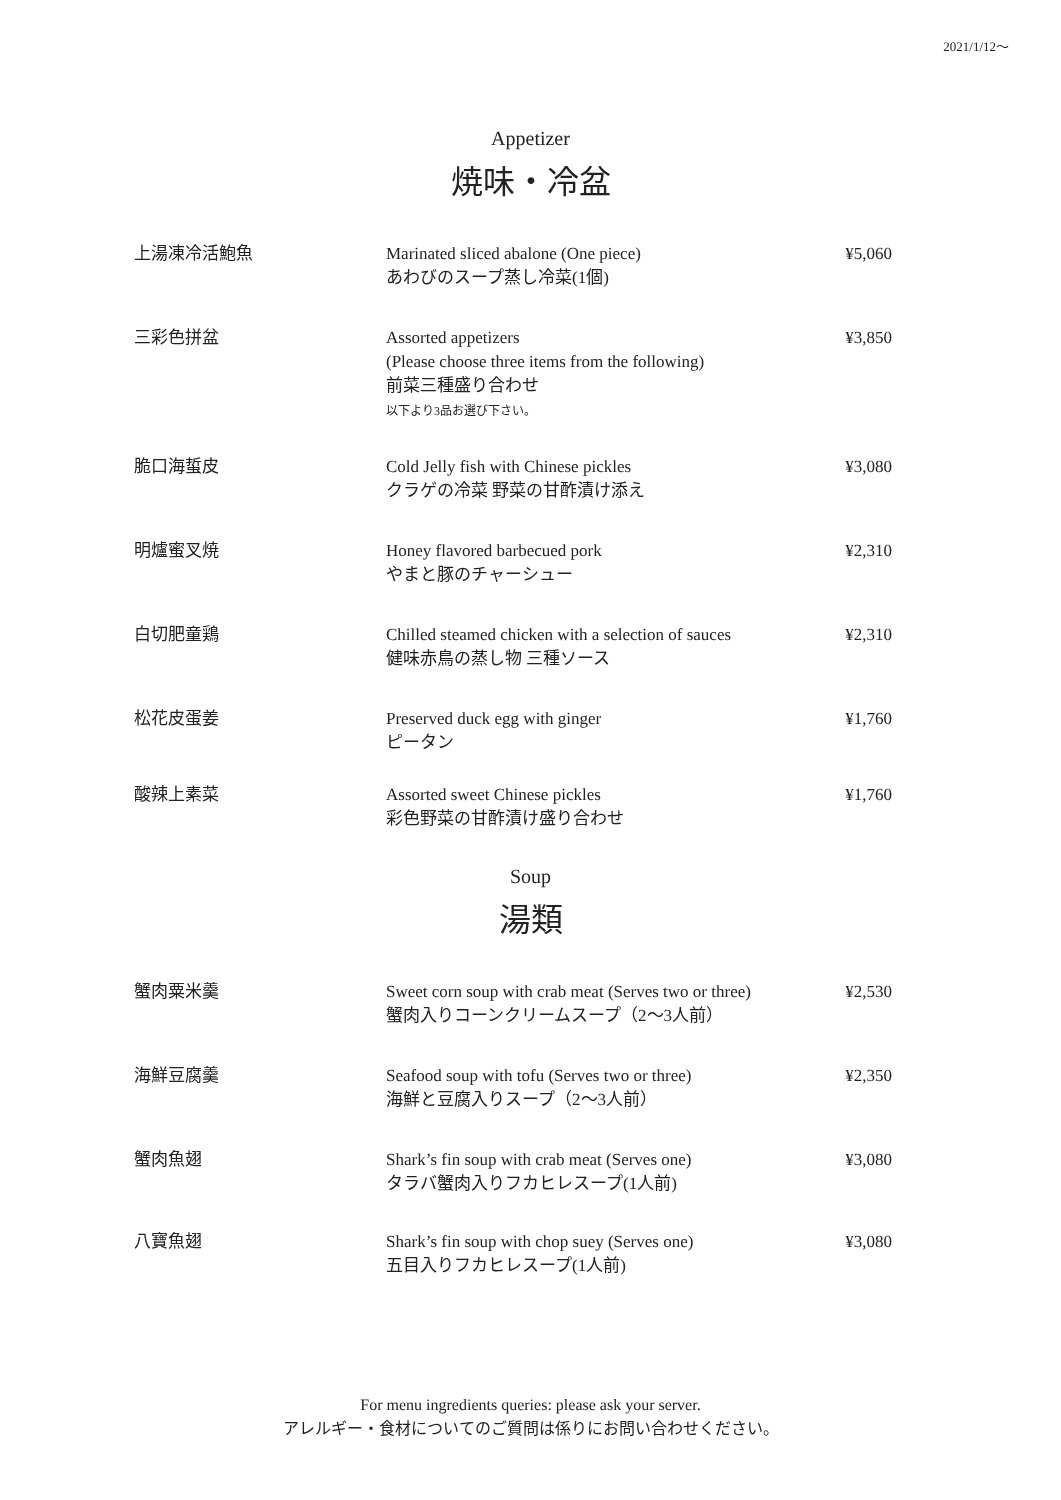2021/1/12〜
Appetizer
焼味・冷盆
| 上湯凍冷活鮑魚 | Marinated sliced abalone (One piece) あわびのスープ蒸し冷菜(1個) | ¥5,060 |
| 三彩色拼盆 | Assorted appetizers (Please choose three items from the following) 前菜三種盛り合わせ 以下より3品お選び下さい。 | ¥3,850 |
| 脆口海蜇皮 | Cold Jelly fish with Chinese pickles クラゲの冷菜 野菜の甘酢漬け添え | ¥3,080 |
| 明爐蜜叉焼 | Honey flavored barbecued pork やまと豚のチャーシュー | ¥2,310 |
| 白切肥童鶏 | Chilled steamed chicken with a selection of sauces 健味赤鳥の蒸し物 三種ソース | ¥2,310 |
| 松花皮蛋姜 | Preserved duck egg with ginger ピータン | ¥1,760 |
| 酸辣上素菜 | Assorted sweet Chinese pickles 彩色野菜の甘酢漬け盛り合わせ | ¥1,760 |
Soup
湯類
| 蟹肉粟米羹 | Sweet corn soup with crab meat (Serves two or three) 蟹肉入りコーンクリームスープ（2〜3人前） | ¥2,530 |
| 海鮮豆腐羹 | Seafood soup with tofu (Serves two or three) 海鮮と豆腐入りスープ（2〜3人前） | ¥2,350 |
| 蟹肉魚翅 | Shark’s fin soup with crab meat (Serves one) タラバ蟹肉入りフカヒレスープ(1人前) | ¥3,080 |
| 八寶魚翅 | Shark’s fin soup with chop suey (Serves one) 五目入りフカヒレスープ(1人前) | ¥3,080 |
For menu ingredients queries: please ask your server.
アレルギー・食材についてのご質問は係りにお問い合わせください。